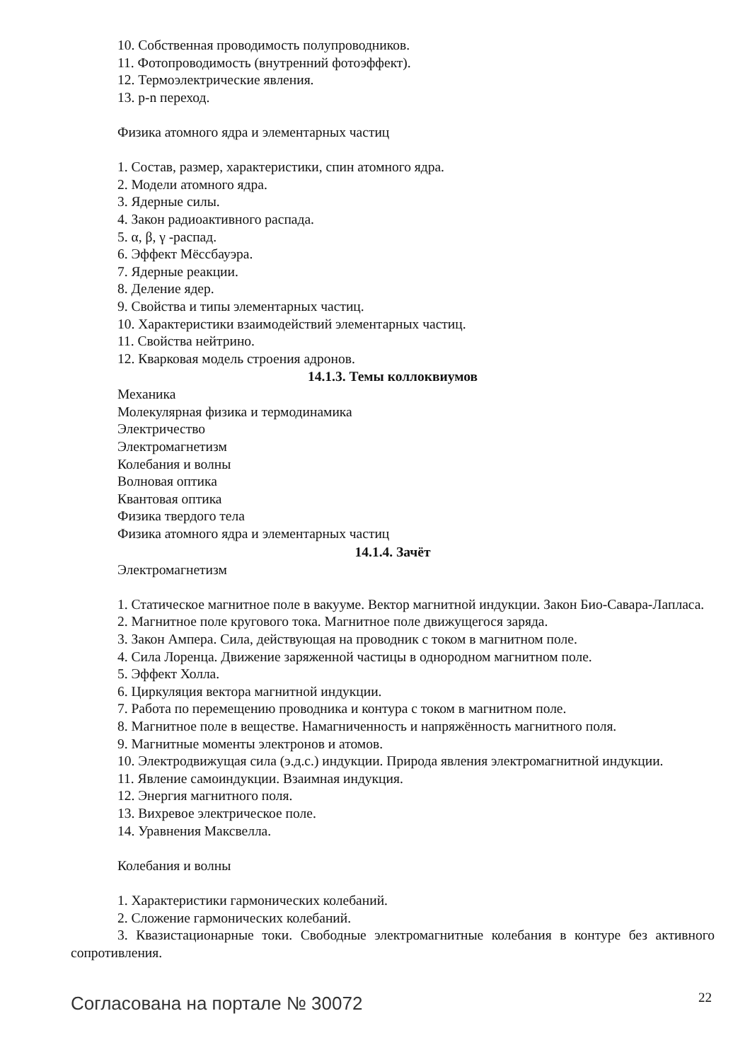10. Собственная проводимость полупроводников.
11. Фотопроводимость (внутренний фотоэффект).
12. Термоэлектрические явления.
13. p-n переход.
Физика атомного ядра и элементарных частиц
1. Состав, размер, характеристики, спин атомного ядра.
2. Модели атомного ядра.
3. Ядерные силы.
4. Закон радиоактивного распада.
5. α, β, γ -распад.
6. Эффект Мёссбауэра.
7. Ядерные реакции.
8. Деление ядер.
9. Свойства и типы элементарных частиц.
10. Характеристики взаимодействий элементарных частиц.
11. Свойства нейтрино.
12. Кварковая модель строения адронов.
14.1.3. Темы коллоквиумов
Механика
Молекулярная физика и термодинамика
Электричество
Электромагнетизм
Колебания и волны
Волновая оптика
Квантовая оптика
Физика твердого тела
Физика атомного ядра и элементарных частиц
14.1.4. Зачёт
Электромагнетизм
1. Статическое магнитное поле в вакууме. Вектор магнитной индукции. Закон Био-Савара-Лапласа.
2. Магнитное поле кругового тока. Магнитное поле движущегося заряда.
3. Закон Ампера. Сила, действующая на проводник с током в магнитном поле.
4. Сила Лоренца. Движение заряженной частицы в однородном магнитном поле.
5. Эффект Холла.
6. Циркуляция вектора магнитной индукции.
7. Работа по перемещению проводника и контура с током в магнитном поле.
8. Магнитное поле в веществе. Намагниченность и напряжённость магнитного поля.
9. Магнитные моменты электронов и атомов.
10. Электродвижущая сила (э.д.с.) индукции. Природа явления электромагнитной индукции.
11. Явление самоиндукции. Взаимная индукция.
12. Энергия магнитного поля.
13. Вихревое электрическое поле.
14. Уравнения Максвелла.
Колебания и волны
1. Характеристики гармонических колебаний.
2. Сложение гармонических колебаний.
3. Квазистационарные токи. Свободные электромагнитные колебания в контуре без активного сопротивления.
Согласована на портале № 30072 22